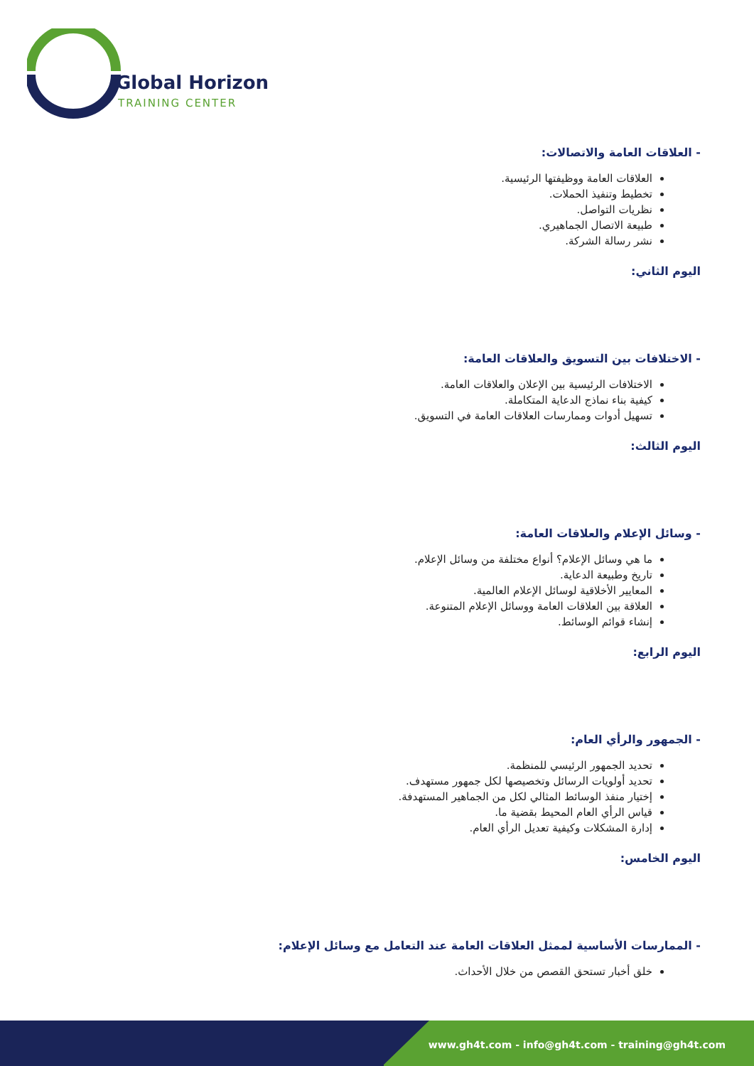Global Horizon
TRAINING CENTER
- العلاقات العامة والاتصالات:
العلاقات العامة ووظيفتها الرئيسية.
تخطيط وتنفيذ الحملات.
نظريات التواصل.
طبيعة الاتصال الجماهيري.
نشر رسالة الشركة.
اليوم الثاني:
- الاختلافات بين التسويق والعلاقات العامة:
الاختلافات الرئيسية بين الإعلان والعلاقات العامة.
كيفية بناء نماذج الدعاية المتكاملة.
تسهيل أدوات وممارسات العلاقات العامة في التسويق.
اليوم الثالث:
- وسائل الإعلام والعلاقات العامة:
ما هي وسائل الإعلام؟ أنواع مختلفة من وسائل الإعلام.
تاريخ وطبيعة الدعاية.
المعايير الأخلاقية لوسائل الإعلام العالمية.
العلاقة بين العلاقات العامة ووسائل الإعلام المتنوعة.
إنشاء قوائم الوسائط.
اليوم الرابع:
- الجمهور والرأي العام:
تحديد الجمهور الرئيسي للمنظمة.
تحديد أولويات الرسائل وتخصيصها لكل جمهور مستهدف.
إختيار منفذ الوسائط المثالي لكل من الجماهير المستهدفة.
قياس الرأي العام المحيط بقضية ما.
إدارة المشكلات وكيفية تعديل الرأي العام.
اليوم الخامس:
- الممارسات الأساسية لممثل العلاقات العامة عند التعامل مع وسائل الإعلام:
خلق أخبار تستحق القصص من خلال الأحداث.
www.gh4t.com - info@gh4t.com - training@gh4t.com